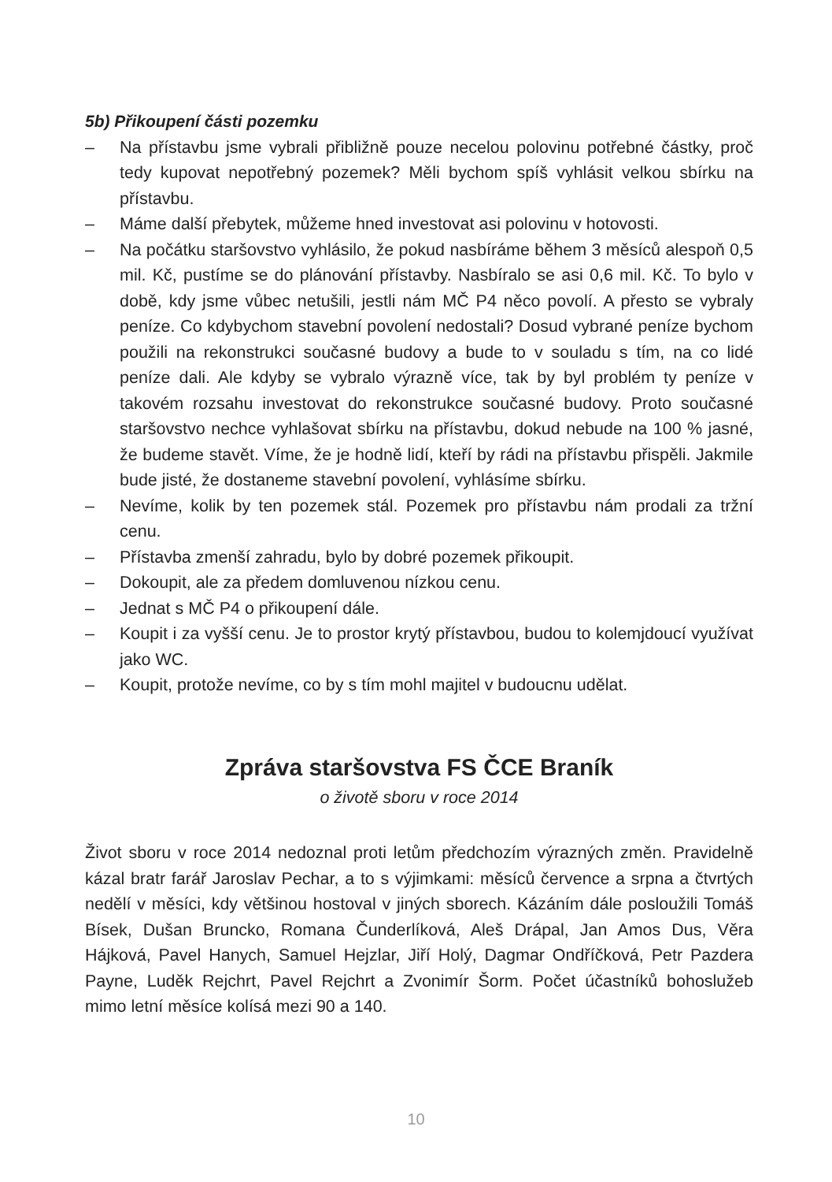5b) Přikoupení části pozemku
– Na přístavbu jsme vybrali přibližně pouze necelou polovinu potřebné částky, proč tedy kupovat nepotřebný pozemek? Měli bychom spíš vyhlásit velkou sbírku na přístavbu.
– Máme další přebytek, můžeme hned investovat asi polovinu v hotovosti.
– Na počátku staršovstvo vyhlásilo, že pokud nasbíráme během 3 měsíců alespoň 0,5 mil. Kč, pustíme se do plánování přístavby. Nasbíralo se asi 0,6 mil. Kč. To bylo v době, kdy jsme vůbec netušili, jestli nám MČ P4 něco povolí. A přesto se vybraly peníze. Co kdybychom stavební povolení nedostali? Dosud vybrané peníze bychom použili na rekonstrukci současné budovy a bude to v souladu s tím, na co lidé peníze dali. Ale kdyby se vybralo výrazně více, tak by byl problém ty peníze v takovém rozsahu investovat do rekonstrukce současné budovy. Proto současné staršovstvo nechce vyhlašovat sbírku na přístavbu, dokud nebude na 100 % jasné, že budeme stavět. Víme, že je hodně lidí, kteří by rádi na přístavbu přispěli. Jakmile bude jisté, že dostaneme stavební povolení, vyhlásíme sbírku.
– Nevíme, kolik by ten pozemek stál. Pozemek pro přístavbu nám prodali za tržní cenu.
– Přístavba zmenší zahradu, bylo by dobré pozemek přikoupit.
– Dokoupit, ale za předem domluvenou nízkou cenu.
– Jednat s MČ P4 o přikoupení dále.
– Koupit i za vyšší cenu. Je to prostor krytý přístavbou, budou to kolemjdoucí využívat jako WC.
– Koupit, protože nevíme, co by s tím mohl majitel v budoucnu udělat.
Zpráva staršovstva FS ČCE Braník
o životě sboru v roce 2014
Život sboru v roce 2014 nedoznal proti letům předchozím výrazných změn. Pravidelně kázal bratr farář Jaroslav Pechar, a to s výjimkami: měsíců července a srpna a čtvrtých nedělí v měsíci, kdy většinou hostoval v jiných sborech. Kázáním dále posloužili Tomáš Bísek, Dušan Bruncko, Romana Čunderlíková, Aleš Drápal, Jan Amos Dus, Věra Hájková, Pavel Hanych, Samuel Hejzlar, Jiří Holý, Dagmar Ondříčková, Petr Pazdera Payne, Luděk Rejchrt, Pavel Rejchrt a Zvonimír Šorm. Počet účastníků bohoslužeb mimo letní měsíce kolísá mezi 90 a 140.
10